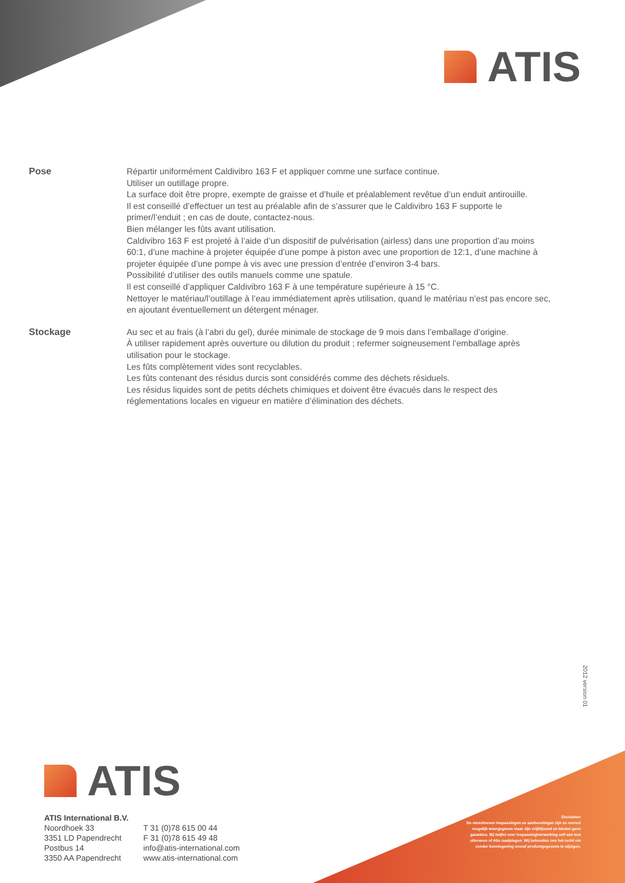ATIS
Pose
Répartir uniformément Caldivibro 163 F et appliquer comme une surface continue.
Utiliser un outillage propre.
La surface doit être propre, exempte de graisse et d’huile et préalablement revêtue d’un enduit antirouille.
Il est conseillé d’effectuer un test au préalable afin de s’assurer que le Caldivibro 163 F supporte le primer/l’enduit ; en cas de doute, contactez-nous.
Bien mélanger les fûts avant utilisation.
Caldivibro 163 F est projeté à l’aide d’un dispositif de pulvérisation (airless) dans une proportion d’au moins 60:1, d’une machine à projeter équipée d’une pompe à piston avec une proportion de 12:1, d’une machine à projeter équipée d’une pompe à vis avec une pression d’entrée d’environ 3-4 bars.
Possibilité d’utiliser des outils manuels comme une spatule.
Il est conseillé d’appliquer Caldivibro 163 F à une température supérieure à 15 °C.
Nettoyer le matériau/l’outillage à l’eau immédiatement après utilisation, quand le matériau n’est pas encore sec, en ajoutant éventuellement un détergent ménager.
Stockage
Au sec et au frais (à l’abri du gel), durée minimale de stockage de 9 mois dans l’emballage d’origine.
À utiliser rapidement après ouverture ou dilution du produit ; refermer soigneusement l’emballage après utilisation pour le stockage.
Les fûts complètement vides sont recyclables.
Les fûts contenant des résidus durcis sont considérés comme des déchets résiduels.
Les résidus liquides sont de petits déchets chimiques et doivent être évacués dans le respect des réglementations locales en vigueur en matière d’élimination des déchets.
2012 version 01
ATIS
ATIS International B.V.
Noordhoek 33
3351 LD Papendrecht
Postbus 14
3350 AA Papendrecht
T 31 (0)78 615 00 44
F 31 (0)78 615 49 48
info@atis-international.com
www.atis-international.com
Disclaimer
De omschreven toepassingen en aanbevelingen zijn zo correct mogelijk weergegeven maar zijn vrijblijvend en bieden geen garanties. Bij twijfel over toepassing/verwerking zelf een test uitvoeren of Atis raadplegen. Wij behouden ons het recht om zonder kennisgeving vooraf productgegevens te wijzigen.